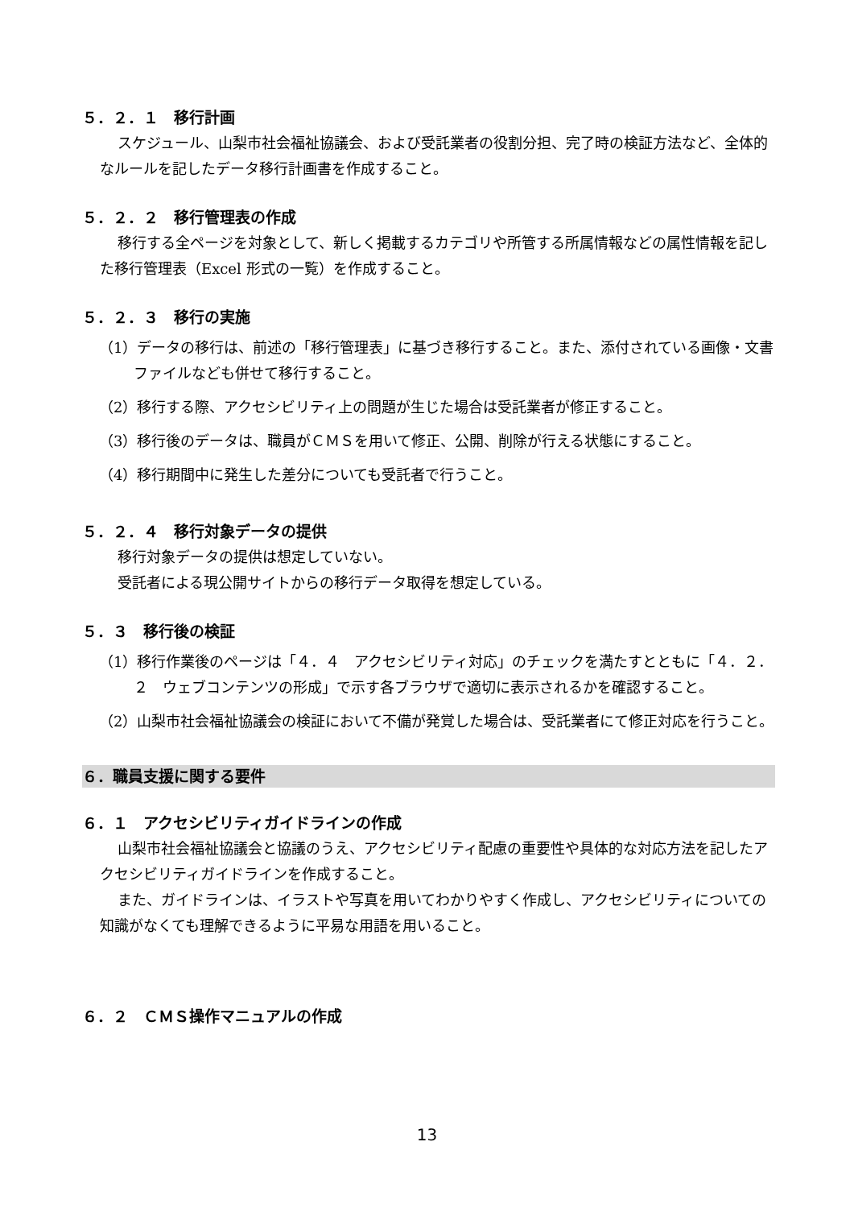５．２．１　移行計画
スケジュール、山梨市社会福祉協議会、および受託業者の役割分担、完了時の検証方法など、全体的なルールを記したデータ移行計画書を作成すること。
５．２．２　移行管理表の作成
移行する全ページを対象として、新しく掲載するカテゴリや所管する所属情報などの属性情報を記した移行管理表（Excel 形式の一覧）を作成すること。
５．２．３　移行の実施
（1）データの移行は、前述の「移行管理表」に基づき移行すること。また、添付されている画像・文書ファイルなども併せて移行すること。
（2）移行する際、アクセシビリティ上の問題が生じた場合は受託業者が修正すること。
（3）移行後のデータは、職員がＣＭＳを用いて修正、公開、削除が行える状態にすること。
（4）移行期間中に発生した差分についても受託者で行うこと。
５．２．４　移行対象データの提供
移行対象データの提供は想定していない。
受託者による現公開サイトからの移行データ取得を想定している。
５．３　移行後の検証
（1）移行作業後のページは「４．４　アクセシビリティ対応」のチェックを満たすとともに「４．２．２　ウェブコンテンツの形成」で示す各ブラウザで適切に表示されるかを確認すること。
（2）山梨市社会福祉協議会の検証において不備が発覚した場合は、受託業者にて修正対応を行うこと。
６．職員支援に関する要件
６．１　アクセシビリティガイドラインの作成
山梨市社会福祉協議会と協議のうえ、アクセシビリティ配慮の重要性や具体的な対応方法を記したアクセシビリティガイドラインを作成すること。
また、ガイドラインは、イラストや写真を用いてわかりやすく作成し、アクセシビリティについての知識がなくても理解できるように平易な用語を用いること。
６．２　ＣＭＳ操作マニュアルの作成
13